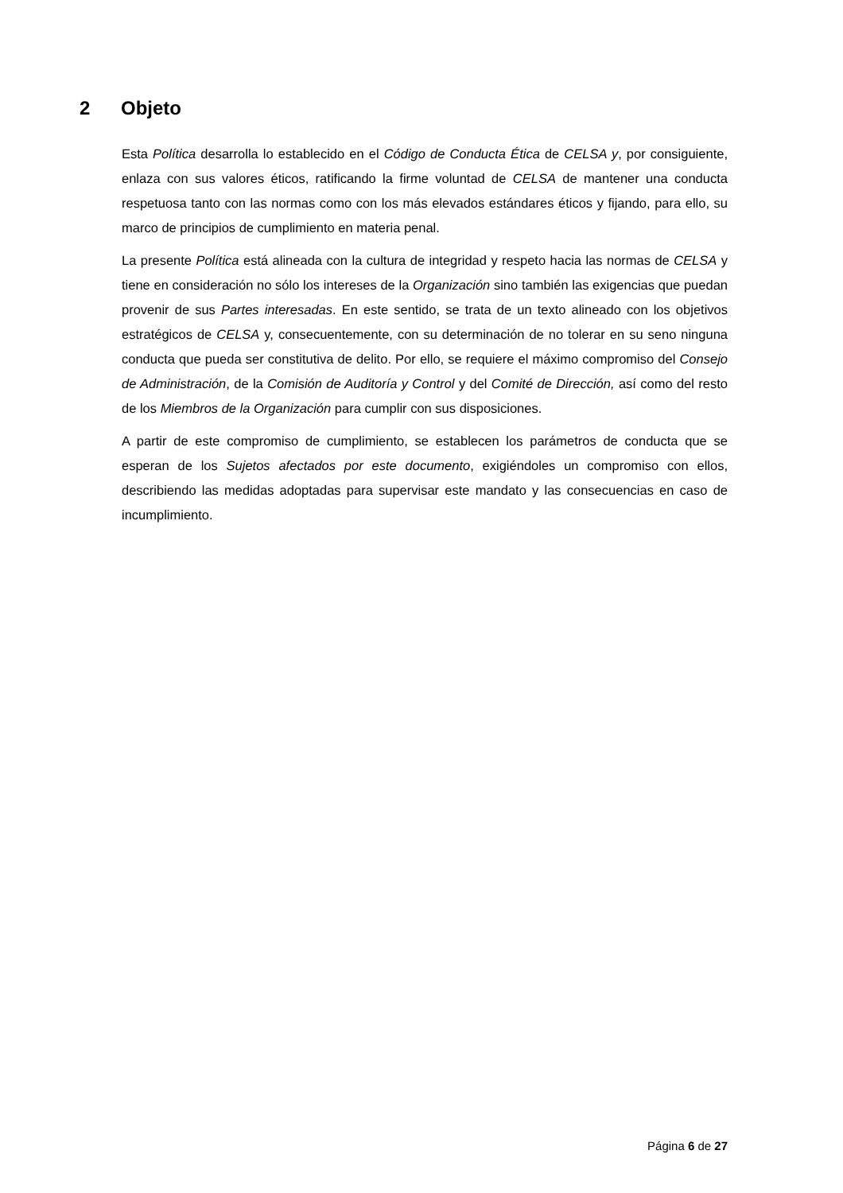2 Objeto
Esta Política desarrolla lo establecido en el Código de Conducta Ética de CELSA y, por consiguiente, enlaza con sus valores éticos, ratificando la firme voluntad de CELSA de mantener una conducta respetuosa tanto con las normas como con los más elevados estándares éticos y fijando, para ello, su marco de principios de cumplimiento en materia penal.
La presente Política está alineada con la cultura de integridad y respeto hacia las normas de CELSA y tiene en consideración no sólo los intereses de la Organización sino también las exigencias que puedan provenir de sus Partes interesadas. En este sentido, se trata de un texto alineado con los objetivos estratégicos de CELSA y, consecuentemente, con su determinación de no tolerar en su seno ninguna conducta que pueda ser constitutiva de delito. Por ello, se requiere el máximo compromiso del Consejo de Administración, de la Comisión de Auditoría y Control y del Comité de Dirección, así como del resto de los Miembros de la Organización para cumplir con sus disposiciones.
A partir de este compromiso de cumplimiento, se establecen los parámetros de conducta que se esperan de los Sujetos afectados por este documento, exigiéndoles un compromiso con ellos, describiendo las medidas adoptadas para supervisar este mandato y las consecuencias en caso de incumplimiento.
Página 6 de 27